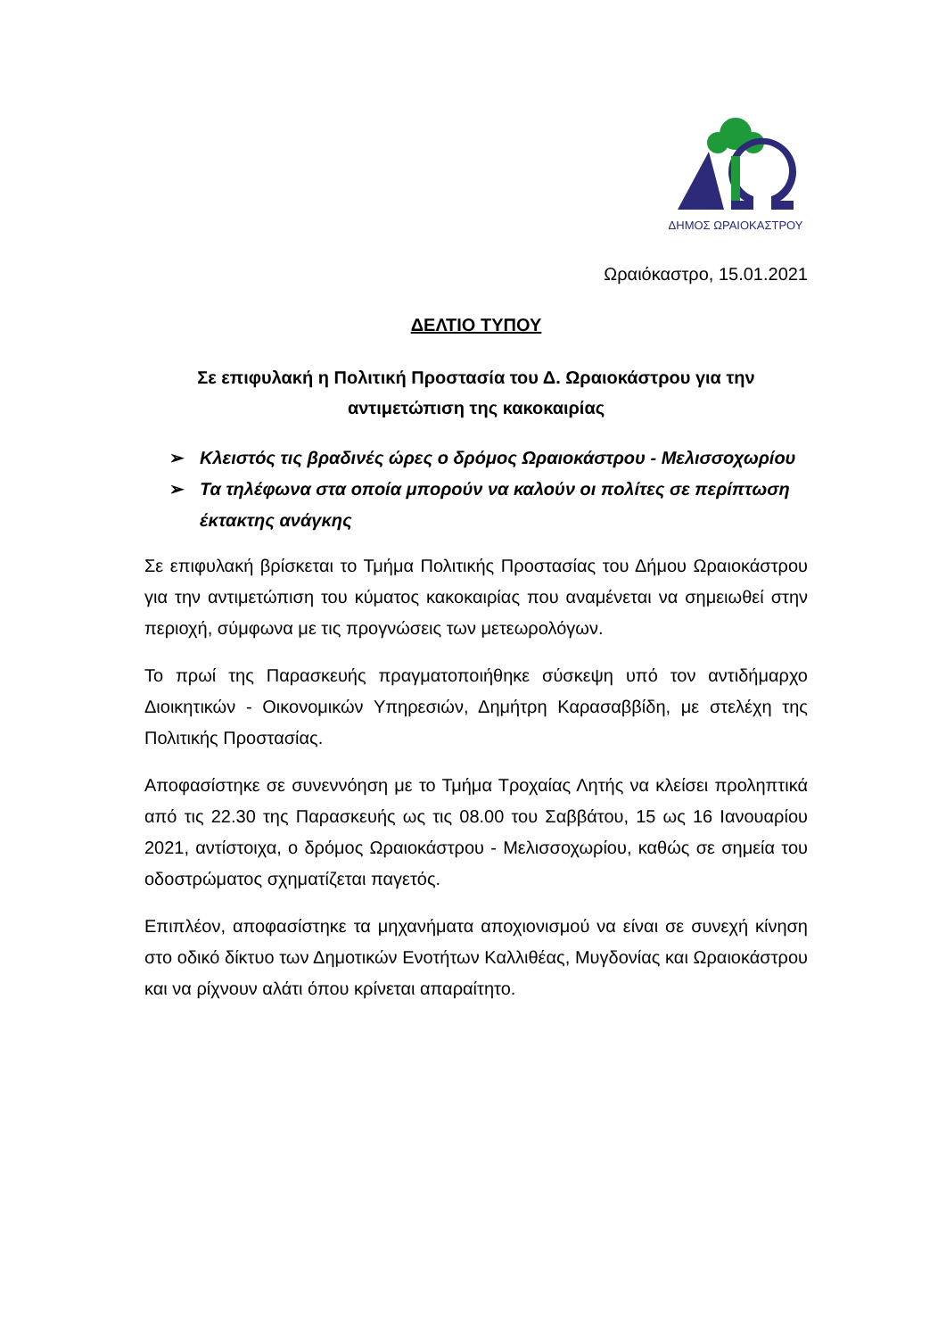ΔΗΜΟΣ ΩΡΑΙΟΚΑΣΤΡΟΥ
Ωραιόκαστρο, 15.01.2021
ΔΕΛΤΙΟ ΤΥΠΟΥ
Σε επιφυλακή η Πολιτική Προστασία του Δ. Ωραιοκάστρου για την αντιμετώπιση της κακοκαιρίας
➢ Κλειστός τις βραδινές ώρες ο δρόμος Ωραιοκάστρου - Μελισσοχωρίου
➢ Τα τηλέφωνα στα οποία μπορούν να καλούν οι πολίτες σε περίπτωση έκτακτης ανάγκης
Σε επιφυλακή βρίσκεται το Τμήμα Πολιτικής Προστασίας του Δήμου Ωραιοκάστρου για την αντιμετώπιση του κύματος κακοκαιρίας που αναμένεται να σημειωθεί στην περιοχή, σύμφωνα με τις προγνώσεις των μετεωρολόγων.
Το πρωί της Παρασκευής πραγματοποιήθηκε σύσκεψη υπό τον αντιδήμαρχο Διοικητικών - Οικονομικών Υπηρεσιών, Δημήτρη Καρασαββίδη, με στελέχη της Πολιτικής Προστασίας.
Αποφασίστηκε σε συνεννόηση με το Τμήμα Τροχαίας Λητής να κλείσει προληπτικά από τις 22.30 της Παρασκευής ως τις 08.00 του Σαββάτου, 15 ως 16 Ιανουαρίου 2021, αντίστοιχα, ο δρόμος Ωραιοκάστρου - Μελισσοχωρίου, καθώς σε σημεία του οδοστρώματος σχηματίζεται παγετός.
Επιπλέον, αποφασίστηκε τα μηχανήματα αποχιονισμού να είναι σε συνεχή κίνηση στο οδικό δίκτυο των Δημοτικών Ενοτήτων Καλλιθέας, Μυγδονίας και Ωραιοκάστρου και να ρίχνουν αλάτι όπου κρίνεται απαραίτητο.